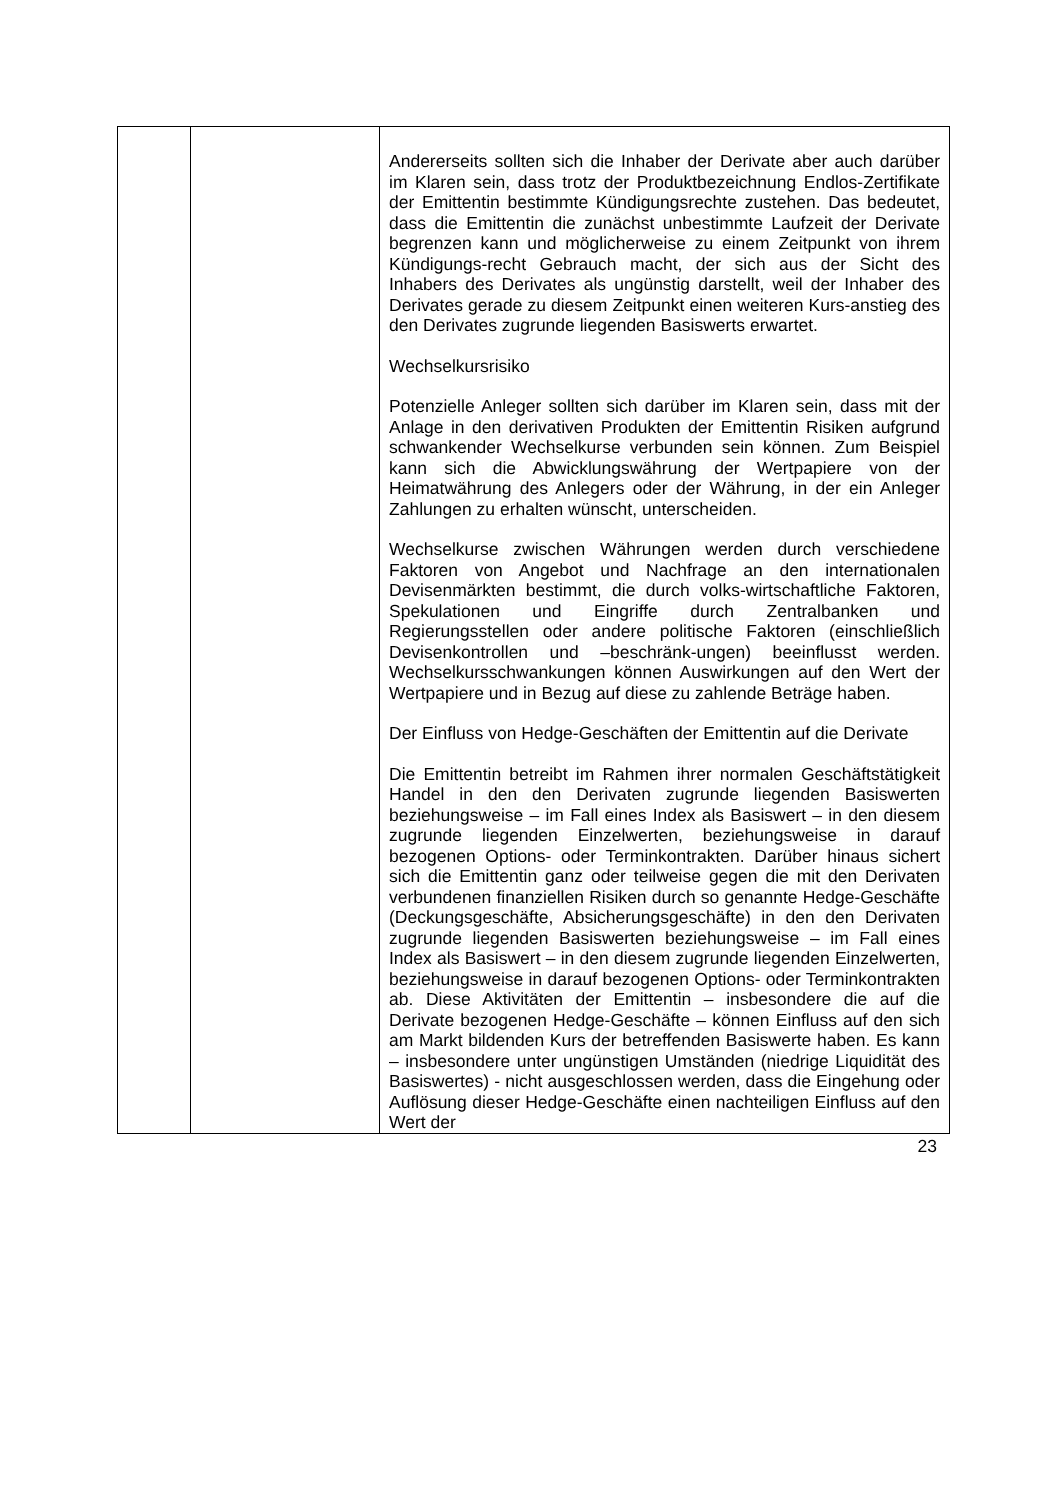| | | Andererseits sollten sich die Inhaber der Derivate aber auch darüber im Klaren sein, dass trotz der Produktbezeichnung Endlos-Zertifikate der Emittentin bestimmte Kündigungsrechte zustehen. Das bedeutet, dass die Emittentin die zunächst unbestimmte Laufzeit der Derivate begrenzen kann und möglicherweise zu einem Zeitpunkt von ihrem Kündigungs-recht Gebrauch macht, der sich aus der Sicht des Inhabers des Derivates als ungünstig darstellt, weil der Inhaber des Derivates gerade zu diesem Zeitpunkt einen weiteren Kurs-anstieg des den Derivates zugrunde liegenden Basiswerts erwartet. Wechselkursrisiko Potenzielle Anleger sollten sich darüber im Klaren sein, dass mit der Anlage in den derivativen Produkten der Emittentin Risiken aufgrund schwankender Wechselkurse verbunden sein können. Zum Beispiel kann sich die Abwicklungswährung der Wertpapiere von der Heimatwährung des Anlegers oder der Währung, in der ein Anleger Zahlungen zu erhalten wünscht, unterscheiden. Wechselkurse zwischen Währungen werden durch verschiedene Faktoren von Angebot und Nachfrage an den internationalen Devisenmärkten bestimmt, die durch volks-wirtschaftliche Faktoren, Spekulationen und Eingriffe durch Zentralbanken und Regierungsstellen oder andere politische Faktoren (einschließlich Devisenkontrollen und –beschränk-ungen) beeinflusst werden. Wechselkursschwankungen können Auswirkungen auf den Wert der Wertpapiere und in Bezug auf diese zu zahlende Beträge haben. Der Einfluss von Hedge-Geschäften der Emittentin auf die Derivate Die Emittentin betreibt im Rahmen ihrer normalen Geschäftstätigkeit Handel in den den Derivaten zugrunde liegenden Basiswerten beziehungsweise – im Fall eines Index als Basiswert – in den diesem zugrunde liegenden Einzelwerten, beziehungsweise in darauf bezogenen Options- oder Terminkontrakten. Darüber hinaus sichert sich die Emittentin ganz oder teilweise gegen die mit den Derivaten verbundenen finanziellen Risiken durch so genannte Hedge-Geschäfte (Deckungsgeschäfte, Absicherungsgeschäfte) in den den Derivaten zugrunde liegenden Basiswerten beziehungsweise – im Fall eines Index als Basiswert – in den diesem zugrunde liegenden Einzelwerten, beziehungsweise in darauf bezogenen Options- oder Terminkontrakten ab. Diese Aktivitäten der Emittentin – insbesondere die auf die Derivate bezogenen Hedge-Geschäfte – können Einfluss auf den sich am Markt bildenden Kurs der betreffenden Basiswerte haben. Es kann – insbesondere unter ungünstigen Umständen (niedrige Liquidität des Basiswertes) - nicht ausgeschlossen werden, dass die Eingehung oder Auflösung dieser Hedge-Geschäfte einen nachteiligen Einfluss auf den Wert der |
23